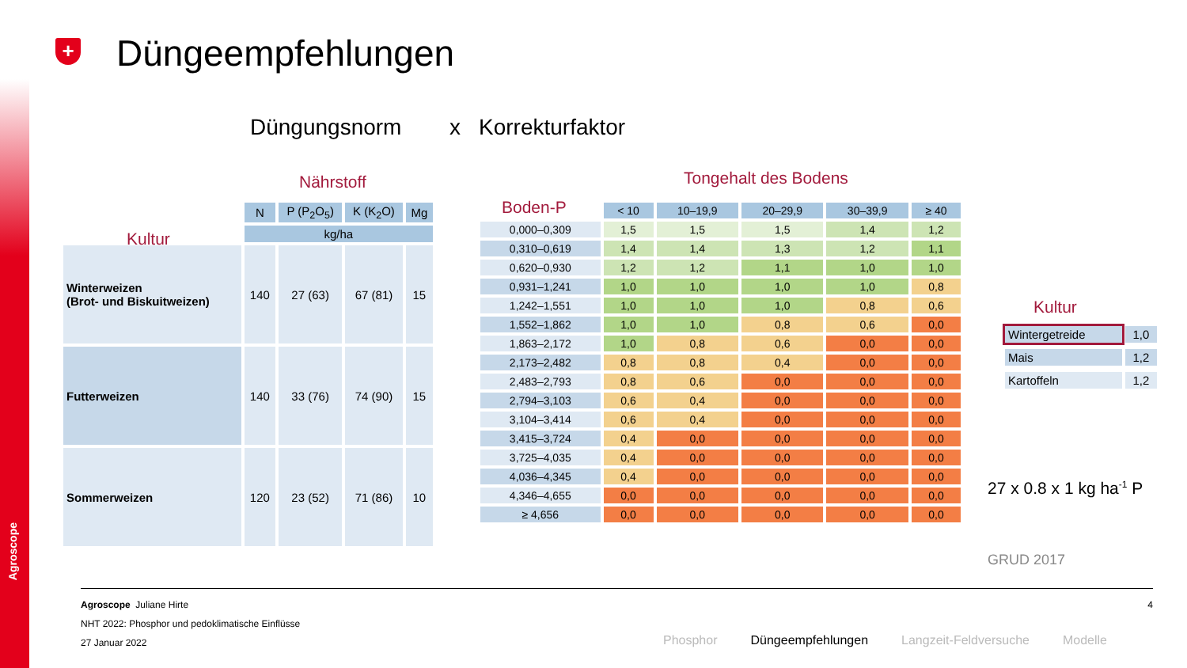Agroscope
+ Düngeempfehlungen
Düngungsnorm x Korrekturfaktor
Nährstoff
Kultur
Tongehalt des Bodens
Boden-P
Kultur
| | N | P (P<sub>2</sub>O<sub>5</sub>) | K (K<sub>2</sub>O) | Mg |
| --- | --- | --- | --- | --- |
| | kg/ha | | | |
| Winterweizen (Brot- und Biskuitweizen) | 140 | 27 (63) | 67 (81) | 15 |
| Futterweizen | 140 | 33 (76) | 74 (90) | 15 |
| Sommerweizen | 120 | 23 (52) | 71 (86) | 10 |
| | < 10 | 10–19,9 | 20–29,9 | 30–39,9 | ≥ 40 |
| --- | --- | --- | --- | --- | --- |
| 0,000–0,309 | 1,5 | 1,5 | 1,5 | 1,4 | 1,2 |
| 0,310–0,619 | 1,4 | 1,4 | 1,3 | 1,2 | 1,1 |
| 0,620–0,930 | 1,2 | 1,2 | 1,1 | 1,0 | 1,0 |
| 0,931–1,241 | 1,0 | 1,0 | 1,0 | 1,0 | 0,8 |
| 1,242–1,551 | 1,0 | 1,0 | 1,0 | 0,8 | 0,6 |
| 1,552–1,862 | 1,0 | 1,0 | 0,8 | 0,6 | 0,0 |
| 1,863–2,172 | 1,0 | 0,8 | 0,6 | 0,0 | 0,0 |
| 2,173–2,482 | 0,8 | 0,8 | 0,4 | 0,0 | 0,0 |
| 2,483–2,793 | 0,8 | 0,6 | 0,0 | 0,0 | 0,0 |
| 2,794–3,103 | 0,6 | 0,4 | 0,0 | 0,0 | 0,0 |
| 3,104–3,414 | 0,6 | 0,4 | 0,0 | 0,0 | 0,0 |
| 3,415–3,724 | 0,4 | 0,0 | 0,0 | 0,0 | 0,0 |
| 3,725–4,035 | 0,4 | 0,0 | 0,0 | 0,0 | 0,0 |
| 4,036–4,345 | 0,4 | 0,0 | 0,0 | 0,0 | 0,0 |
| 4,346–4,655 | 0,0 | 0,0 | 0,0 | 0,0 | 0,0 |
| ≥ 4,656 | 0,0 | 0,0 | 0,0 | 0,0 | 0,0 |
| Wintergetreide | 1,0 |
| Mais | 1,2 |
| Kartoffeln | 1,2 |
27 x 0.8 x 1 kg ha<sup>-1</sup> P
GRUD 2017
Agroscope Juliane Hirte 4
NHT 2022: Phosphor und pedoklimatische Einflüsse
27 Januar 2022
Phosphor Düngeempfehlungen Langzeit-Feldversuche Modelle